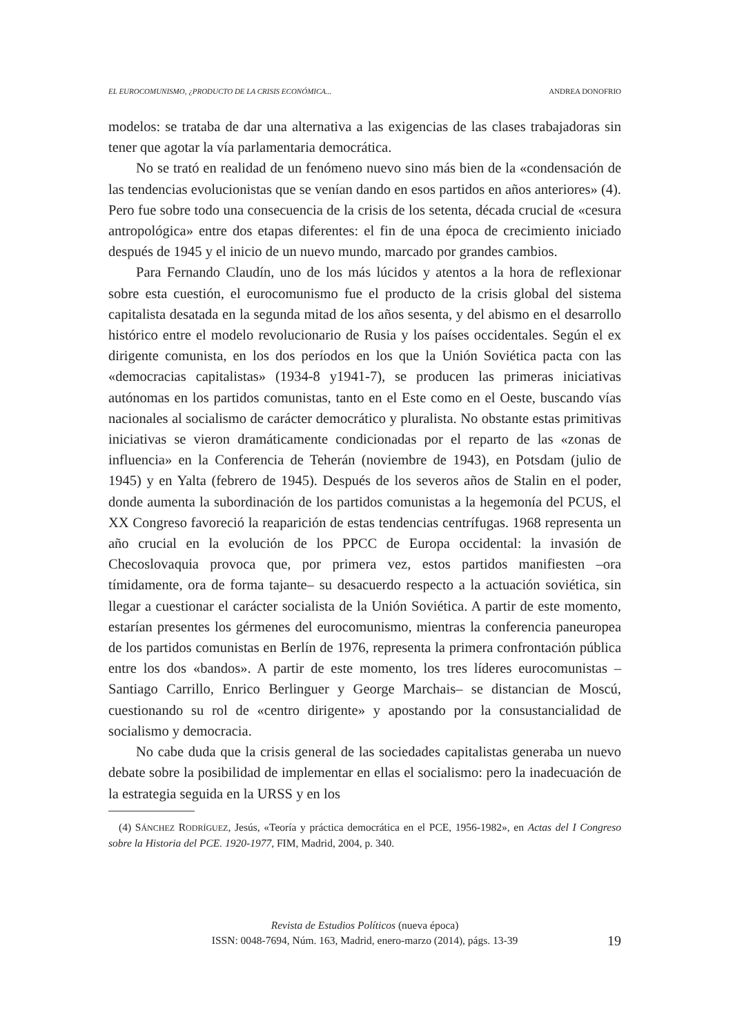EL EUROCOMUNISMO, ¿PRODUCTO DE LA CRISIS ECONÓMICA... ANDREA DONOFRIO
modelos: se trataba de dar una alternativa a las exigencias de las clases trabajadoras sin tener que agotar la vía parlamentaria democrática.
No se trató en realidad de un fenómeno nuevo sino más bien de la «condensación de las tendencias evolucionistas que se venían dando en esos partidos en años anteriores» (4). Pero fue sobre todo una consecuencia de la crisis de los setenta, década crucial de «cesura antropológica» entre dos etapas diferentes: el fin de una época de crecimiento iniciado después de 1945 y el inicio de un nuevo mundo, marcado por grandes cambios.
Para Fernando Claudín, uno de los más lúcidos y atentos a la hora de reflexionar sobre esta cuestión, el eurocomunismo fue el producto de la crisis global del sistema capitalista desatada en la segunda mitad de los años sesenta, y del abismo en el desarrollo histórico entre el modelo revolucionario de Rusia y los países occidentales. Según el ex dirigente comunista, en los dos períodos en los que la Unión Soviética pacta con las «democracias capitalistas» (1934-8 y1941-7), se producen las primeras iniciativas autónomas en los partidos comunistas, tanto en el Este como en el Oeste, buscando vías nacionales al socialismo de carácter democrático y pluralista. No obstante estas primitivas iniciativas se vieron dramáticamente condicionadas por el reparto de las «zonas de influencia» en la Conferencia de Teherán (noviembre de 1943), en Potsdam (julio de 1945) y en Yalta (febrero de 1945). Después de los severos años de Stalin en el poder, donde aumenta la subordinación de los partidos comunistas a la hegemonía del PCUS, el XX Congreso favoreció la reaparición de estas tendencias centrífugas. 1968 representa un año crucial en la evolución de los PPCC de Europa occidental: la invasión de Checoslovaquia provoca que, por primera vez, estos partidos manifiesten –ora tímidamente, ora de forma tajante– su desacuerdo respecto a la actuación soviética, sin llegar a cuestionar el carácter socialista de la Unión Soviética. A partir de este momento, estarían presentes los gérmenes del eurocomunismo, mientras la conferencia paneuropea de los partidos comunistas en Berlín de 1976, representa la primera confrontación pública entre los dos «bandos». A partir de este momento, los tres líderes eurocomunistas –Santiago Carrillo, Enrico Berlinguer y George Marchais– se distancian de Moscú, cuestionando su rol de «centro dirigente» y apostando por la consustancialidad de socialismo y democracia.
No cabe duda que la crisis general de las sociedades capitalistas generaba un nuevo debate sobre la posibilidad de implementar en ellas el socialismo: pero la inadecuación de la estrategia seguida en la URSS y en los
(4) SÁNCHEZ RODRÍGUEZ, Jesús, «Teoría y práctica democrática en el PCE, 1956-1982», en Actas del I Congreso sobre la Historia del PCE. 1920-1977, FIM, Madrid, 2004, p. 340.
Revista de Estudios Políticos (nueva época)
ISSN: 0048-7694, Núm. 163, Madrid, enero-marzo (2014), págs. 13-39
19